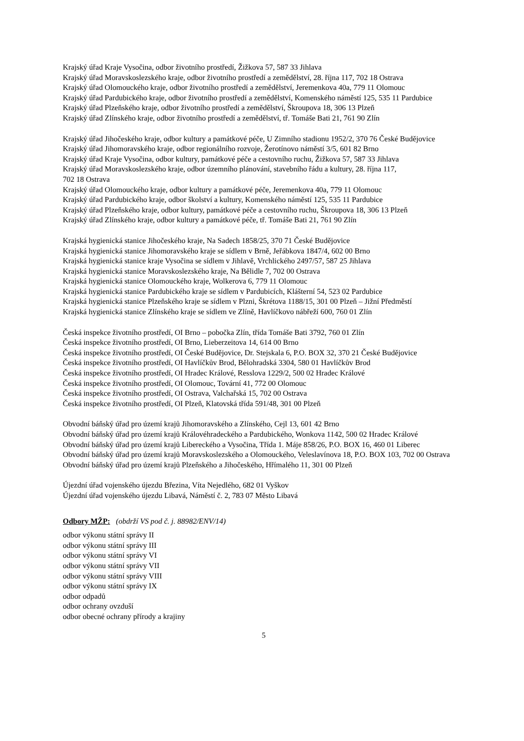Krajský úřad Kraje Vysočina, odbor životního prostředí, Žižkova 57, 587 33 Jihlava
Krajský úřad Moravskoslezského kraje, odbor životního prostředí a zemědělství, 28. října 117, 702 18 Ostrava
Krajský úřad Olomouckého kraje, odbor životního prostředí a zemědělství, Jeremenkova 40a, 779 11 Olomouc
Krajský úřad Pardubického kraje, odbor životního prostředí a zemědělství, Komenského náměstí 125, 535 11 Pardubice
Krajský úřad Plzeňského kraje, odbor životního prostředí a zemědělství, Škroupova 18, 306 13 Plzeň
Krajský úřad Zlínského kraje, odbor životního prostředí a zemědělství, tř. Tomáše Bati 21, 761 90 Zlín
Krajský úřad Jihočeského kraje, odbor kultury a památkové péče, U Zimního stadionu 1952/2, 370 76 České Budějovice
Krajský úřad Jihomoravského kraje, odbor regionálního rozvoje, Žerotínovo náměstí 3/5, 601 82 Brno
Krajský úřad Kraje Vysočina, odbor kultury, památkové péče a cestovního ruchu, Žižkova 57, 587 33 Jihlava
Krajský úřad Moravskoslezského kraje, odbor územního plánování, stavebního řádu a kultury, 28. října 117,
702 18 Ostrava
Krajský úřad Olomouckého kraje, odbor kultury a památkové péče, Jeremenkova 40a, 779 11 Olomouc
Krajský úřad Pardubického kraje, odbor školství a kultury, Komenského náměstí 125, 535 11 Pardubice
Krajský úřad Plzeňského kraje, odbor kultury, památkové péče a cestovního ruchu, Škroupova 18, 306 13 Plzeň
Krajský úřad Zlínského kraje, odbor kultury a památkové péče, tř. Tomáše Bati 21, 761 90 Zlín
Krajská hygienická stanice Jihočeského kraje, Na Sadech 1858/25, 370 71 České Budějovice
Krajská hygienická stanice Jihomoravského kraje se sídlem v Brně, Jeřábkova 1847/4, 602 00 Brno
Krajská hygienická stanice kraje Vysočina se sídlem v Jihlavě, Vrchlického 2497/57, 587 25 Jihlava
Krajská hygienická stanice Moravskoslezského kraje, Na Bělidle 7, 702 00 Ostrava
Krajská hygienická stanice Olomouckého kraje, Wolkerova 6, 779 11 Olomouc
Krajská hygienická stanice Pardubického kraje se sídlem v Pardubicích, Klášterní 54, 523 02 Pardubice
Krajská hygienická stanice Plzeňského kraje se sídlem v Plzni, Škrétova 1188/15, 301 00 Plzeň – Jižní Předměstí
Krajská hygienická stanice Zlínského kraje se sídlem ve Zlíně, Havlíčkovo nábřeží 600, 760 01 Zlín
Česká inspekce životního prostředí, OI Brno – pobočka Zlín, třída Tomáše Bati 3792, 760 01 Zlín
Česká inspekce životního prostředí, OI Brno, Lieberzeitova 14, 614 00 Brno
Česká inspekce životního prostředí, OI České Budějovice, Dr. Stejskala 6, P.O. BOX 32, 370 21 České Budějovice
Česká inspekce životního prostředí, OI Havlíčkův Brod, Bělohradská 3304, 580 01 Havlíčkův Brod
Česká inspekce životního prostředí, OI Hradec Králové, Resslova 1229/2, 500 02 Hradec Králové
Česká inspekce životního prostředí, OI Olomouc, Tovární 41, 772 00 Olomouc
Česká inspekce životního prostředí, OI Ostrava, Valchařská 15, 702 00 Ostrava
Česká inspekce životního prostředí, OI Plzeň, Klatovská třída 591/48, 301 00 Plzeň
Obvodní báňský úřad pro území krajů Jihomoravského a Zlínského, Cejl 13, 601 42 Brno
Obvodní báňský úřad pro území krajů Královéhradeckého a Pardubického, Wonkova 1142, 500 02 Hradec Králové
Obvodní báňský úřad pro území krajů Libereckého a Vysočina, Třída 1. Máje 858/26, P.O. BOX 16, 460 01 Liberec
Obvodní báňský úřad pro území krajů Moravskoslezského a Olomouckého, Veleslavínova 18, P.O. BOX 103, 702 00 Ostrava
Obvodní báňský úřad pro území krajů Plzeňského a Jihočeského, Hřímalého 11, 301 00 Plzeň
Újezdní úřad vojenského újezdu Březina, Víta Nejedlého, 682 01 Vyškov
Újezdní úřad vojenského újezdu Libavá, Náměstí č. 2, 783 07 Město Libavá
Odbory MŽP: (obdrží VS pod č. j. 88982/ENV/14)
odbor výkonu státní správy II
odbor výkonu státní správy III
odbor výkonu státní správy VI
odbor výkonu státní správy VII
odbor výkonu státní správy VIII
odbor výkonu státní správy IX
odbor odpadů
odbor ochrany ovzduší
odbor obecné ochrany přírody a krajiny
5